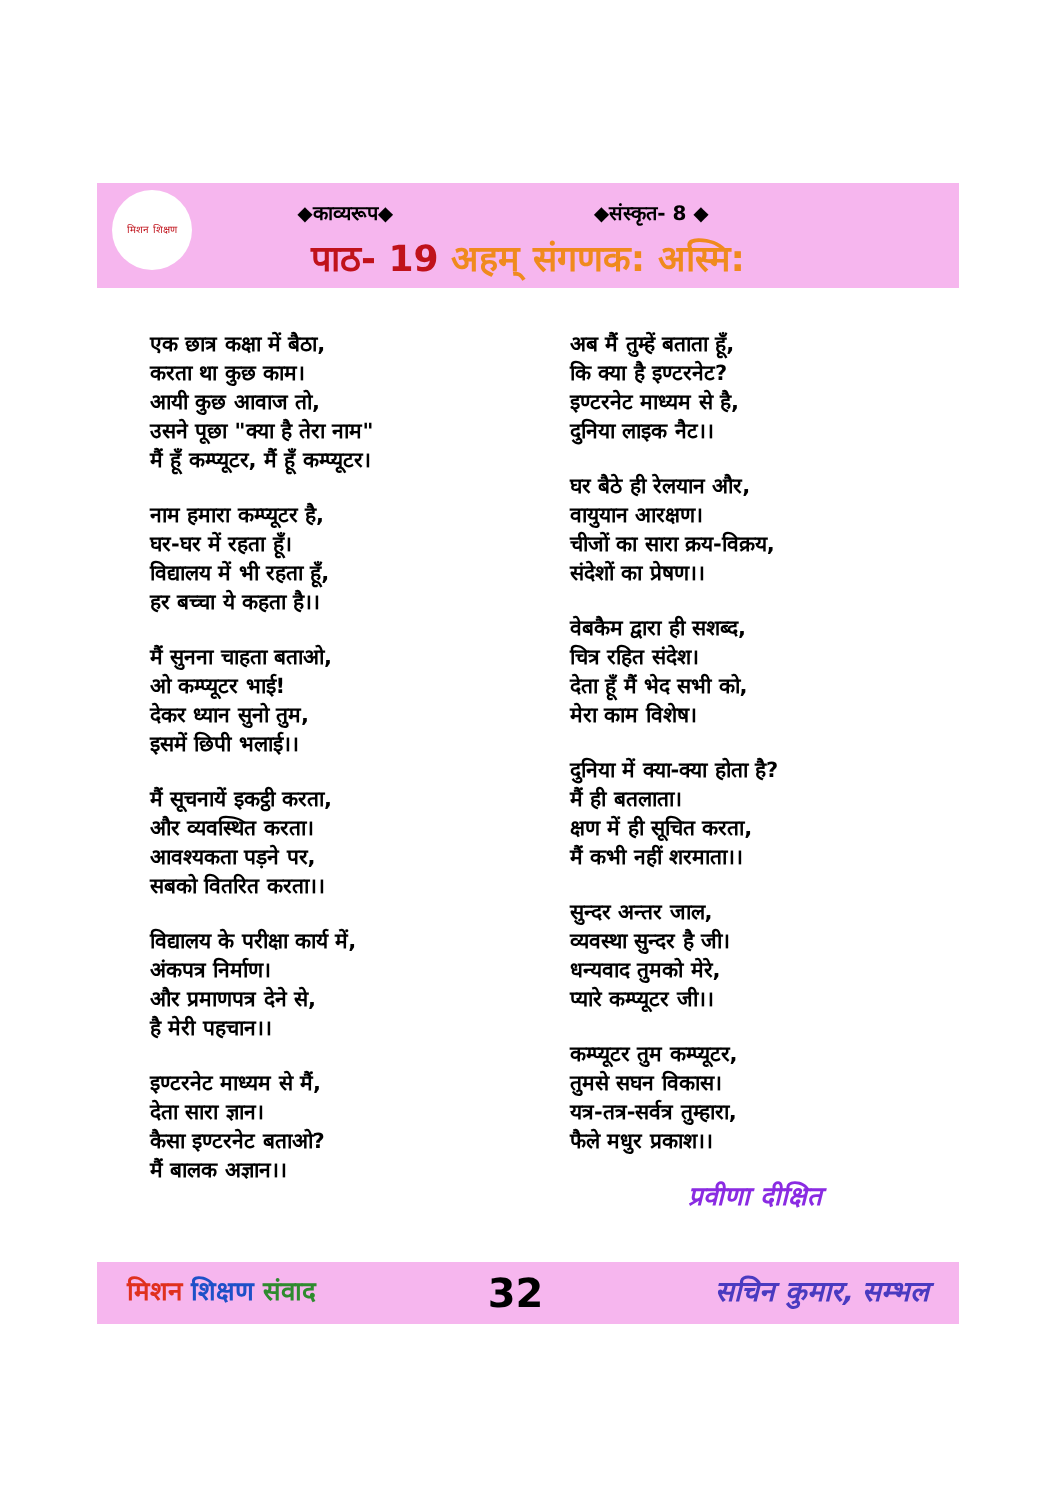मिशन शिक्षण
◆काव्यरूप◆ ◆संस्कृत- 8 ◆
पाठ- 19 अहम् संगणक: अस्मि:
एक छात्र कक्षा में बैठा,
करता था कुछ काम।
आयी कुछ आवाज तो,
उसने पूछा "क्या है तेरा नाम"
मैं हूँ कम्प्यूटर, मैं हूँ कम्प्यूटर।
नाम हमारा कम्प्यूटर है,
घर-घर में रहता हूँ।
विद्यालय में भी रहता हूँ,
हर बच्चा ये कहता है।।
मैं सुनना चाहता बताओ,
ओ कम्प्यूटर भाई!
देकर ध्यान सुनो तुम,
इसमें छिपी भलाई।।
मैं सूचनायें इकट्ठी करता,
और व्यवस्थित करता।
आवश्यकता पड़ने पर,
सबको वितरित करता।।
विद्यालय के परीक्षा कार्य में,
अंकपत्र निर्माण।
और प्रमाणपत्र देने से,
है मेरी पहचान।।
इण्टरनेट माध्यम से मैं,
देता सारा ज्ञान।
कैसा इण्टरनेट बताओ?
मैं बालक अज्ञान।।
अब मैं तुम्हें बताता हूँ,
कि क्या है इण्टरनेट?
इण्टरनेट माध्यम से है,
दुनिया लाइक नैट।।
घर बैठे ही रेलयान और,
वायुयान आरक्षण।
चीजों का सारा क्रय-विक्रय,
संदेशों का प्रेषण।।
वेबकैम द्वारा ही सशब्द,
चित्र रहित संदेश।
देता हूँ मैं भेद सभी को,
मेरा काम विशेष।
दुनिया में क्या-क्या होता है?
मैं ही बतलाता।
क्षण में ही सूचित करता,
मैं कभी नहीं शरमाता।।
सुन्दर अन्तर जाल,
व्यवस्था सुन्दर है जी।
धन्यवाद तुमको मेरे,
प्यारे कम्प्यूटर जी।।
कम्प्यूटर तुम कम्प्यूटर,
तुमसे सघन विकास।
यत्र-तत्र-सर्वत्र तुम्हारा,
फैले मधुर प्रकाश।।
प्रवीणा दीक्षित
मिशन शिक्षण संवाद 32 सचिन कुमार, सम्भल